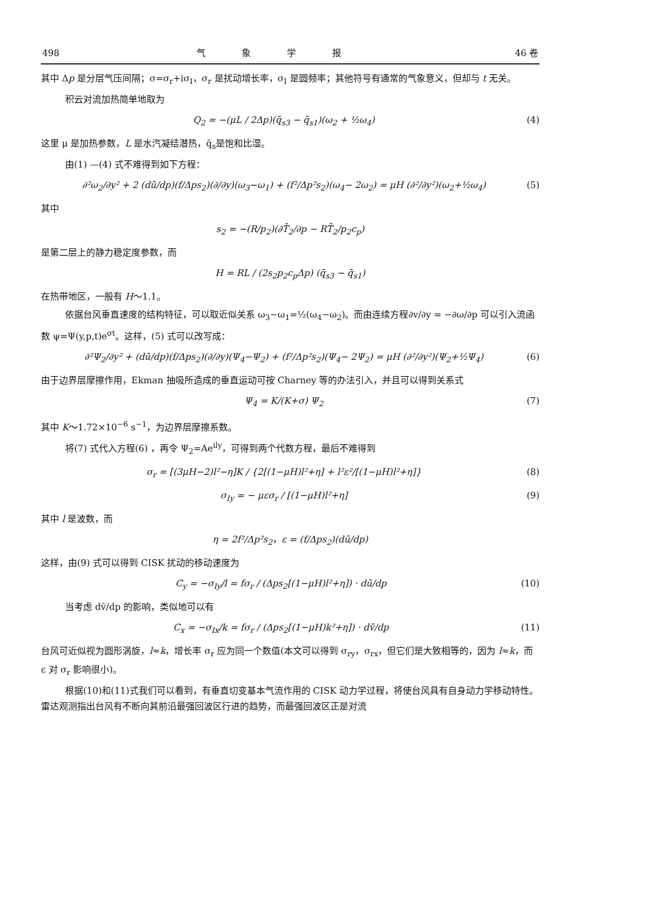498 气象学报 46 卷
其中 Δp 是分层气压间隔；σ=σ<sub>r</sub>+iσ<sub>I</sub>，σ<sub>r</sub> 是扰动增长率，σ<sub>I</sub> 是圆频率；其他符号有通常的气象意义，但却与 t 无关。
积云对流加热简单地取为
Q<sub>2</sub> = −(μL / 2Δp)(q̄<sub>s3</sub> − q̄<sub>s1</sub>)(ω<sub>2</sub> + ½ω<sub>4</sub>) (4)
这里 μ 是加热参数，L 是水汽凝结潜热，q̄<sub>s</sub>是饱和比湿。
由(1) —(4) 式不难得到如下方程：
∂²ω<sub>2</sub>/∂y² + 2 (dū/dp)(f/Δps<sub>2</sub>)(∂/∂y)(ω<sub>3</sub>−ω<sub>1</sub>) + (f²/Δp²s<sub>2</sub>)(ω<sub>4</sub>− 2ω<sub>2</sub>) = μH (∂²/∂y²)(ω<sub>2</sub>+½ω<sub>4</sub>) (5)
其中
s<sub>2</sub> = −(R/p<sub>2</sub>)(∂T̄<sub>2</sub>/∂p − RT̄<sub>2</sub>/p<sub>2</sub>c<sub>p</sub>)
是第二层上的静力稳定度参数，而
H = RL / (2s<sub>2</sub>p<sub>2</sub>c<sub>p</sub>Δp) (q̄<sub>s3</sub> − q̄<sub>s1</sub>)
在热带地区，一般有 H～1.1。
依据台风垂直速度的结构特征，可以取近似关系 ω<sub>3</sub>−ω<sub>1</sub>=½(ω<sub>4</sub>−ω<sub>2</sub>)。而由连续方程∂v/∂y = −∂ω/∂p 可以引入流函数 ψ=Ψ(y,p,t)e<sup>σt</sup>。这样，(5) 式可以改写成：
∂²Ψ<sub>2</sub>/∂y² + (dū/dp)(f/Δps<sub>2</sub>)(∂/∂y)(Ψ<sub>4</sub>−Ψ<sub>2</sub>) + (f²/Δp²s<sub>2</sub>)(Ψ<sub>4</sub>− 2Ψ<sub>2</sub>) = μH (∂²/∂y²)(Ψ<sub>2</sub>+½Ψ<sub>4</sub>) (6)
由于边界层摩擦作用，Ekman 抽吸所造成的垂直运动可按 Charney 等的办法引入，并且可以得到关系式
Ψ<sub>4</sub> = K/(K+σ) Ψ<sub>2</sub> (7)
其中 K～1.72×10<sup>−6</sup> s<sup>−1</sup>，为边界层摩擦系数。
将(7) 式代入方程(6) ，再令 Ψ<sub>2</sub>=Ae<sup>ily</sup>，可得到两个代数方程，最后不难得到
σ<sub>r</sub> = [(3μH−2)l²−η]K / {2[(1−μH)l²+η] + l²ε²/[(1−μH)l²+η]} (8)
σ<sub>Iy</sub> = − μεσ<sub>r</sub> / [(1−μH)l²+η] (9)
其中 l 是波数，而
η = 2f²/Δp²s<sub>2</sub>，ε = (f/Δps<sub>2</sub>)(dū/dp)
这样，由(9) 式可以得到 CISK 扰动的移动速度为
C<sub>y</sub> = −σ<sub>Iy</sub>/l = fσ<sub>r</sub> / (Δps<sub>2</sub>[(1−μH)l²+η]) · dū/dp (10)
当考虑 dv̄/dp 的影响，类似地可以有
C<sub>x</sub> = −σ<sub>Ix</sub>/k = fσ<sub>r</sub> / (Δps<sub>2</sub>[(1−μH)k²+η]) · dv̄/dp (11)
台风可近似视为圆形涡旋，l≈k，增长率 σ<sub>r</sub> 应为同一个数值(本文可以得到 σ<sub>ry</sub>，σ<sub>rx</sub>，但它们是大致相等的，因为 l≈k，而 ε 对 σ<sub>r</sub> 影响很小)。
根据(10)和(11)式我们可以看到，有垂直切变基本气流作用的 CISK 动力学过程，将使台风具有自身动力学移动特性。雷达观测指出台风有不断向其前沿最强回波区行进的趋势，而最强回波区正是对流